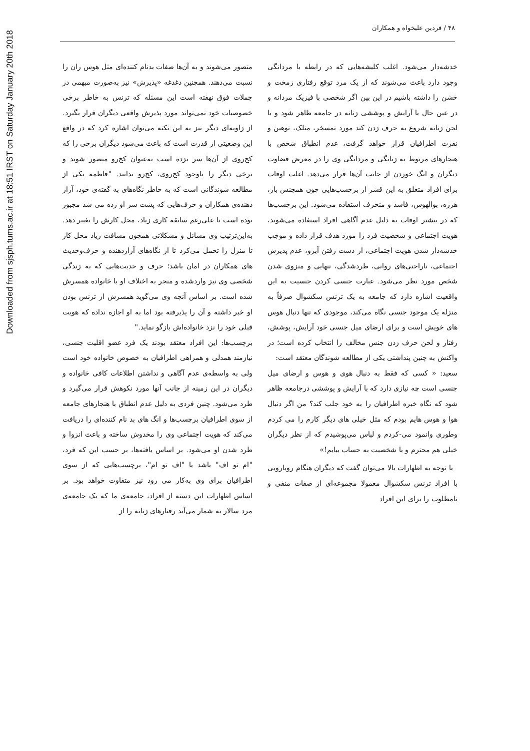Downloaded from sjsph.tums.ac.ir at 18:51 IRST on Saturday January 20th 2018
۴۸ / فردین علیخواه و همکاران
خدشه‌دار می‌شود. اغلب کلیشه‌هایی که در رابطه با مردانگی وجود دارد باعث می‌شوند که از یک مرد توقع رفتاری زمخت و خشن را داشته باشیم در این بین اگر شخصی با فیزیک مردانه و در عین حال با آرایش و پوششی زنانه در جامعه ظاهر شود و با لحن زنانه شروع به حرف زدن کند مورد تمسخر، متلک، توهین و نفرت اطرافیان قرار خواهد گرفت، عدم انطباق شخص با هنجارهای مربوط به زنانگی و مردانگی وی را در معرض قضاوت دیگران و انگ خوردن از جانب آن‌ها قرار می‌دهد. اغلب اوقات برای افراد متعلق به این قشر از برچسب‌هایی چون همجنس باز، هرزه، بوالهوس، فاسد و منحرف استفاده می‌شود. این برچسب‌ها که در بیشتر اوقات به دلیل عدم آگاهی افراد استفاده می‌شوند، هویت اجتماعی و شخصیت فرد را مورد هدف قرار داده و موجب خدشه‌دار شدن هویت اجتماعی، از دست رفتن آبرو، عدم پذیرش اجتماعی، ناراحتی‌های روانی، طردشدگی، تنهایی و منزوی شدن شخص مورد نظر می‌شود. عبارت جنسی کردن جنسیت به این واقعیت اشاره دارد که جامعه به یک ترنس سکشوال صرفاً به منزله یک موجود جنسی نگاه می‌کند، موجودی که تنها دنبال هوس های خویش است و برای ارضای میل جنسی خود آرایش، پوشش، رفتار و لحن حرف زدن جنس مخالف را انتخاب کرده است؛ در واکنش به چنین پنداشتی یکی از مطالعه شوندگان معتقد است:
سعید: « کسی که فقط به دنبال هوی و هوس و ارضای میل جنسی است چه نیازی دارد که با آرایش و پوششی درجامعه ظاهر شود که نگاه خبره اطرافیان را به خود جلب کند؟ من اگر دنبال هوا و هوس هایم بودم که مثل خیلی های دیگر کارم را می کردم وطوری وانمود می-کردم و لباس می‌پوشیدم که از نظر دیگران خیلی هم محترم و با شخصیت به حساب بیایم!»
با توجه به اظهارات بالا می‌توان گفت که دیگران هنگام رویارویی با افراد ترنس سکشوال معمولا مجموعه‌ای از صفات منفی و نامطلوب را برای این افراد
متصور می‌شوند و به آن‌ها صفات بدنام کننده‌ای مثل هوس ران را نسبت می‌دهند. همچنین دغدغه «پذیرش» نیز به‌صورت مبهمی در جملات فوق نهفته است این مسئله که ترنس به خاطر برخی خصوصیات خود نمی‌تواند مورد پذیرش واقعی دیگران قرار بگیرد. از زاویه‌ای دیگر نیز به این نکته می‌توان اشاره کرد که در واقع این وضعیتی از قدرت است که باعث می‌شود دیگران برخی را که کج‌روی از آن‌ها سر نزده است به‌عنوان کج‌رو متصور شوند و برخی دیگر را باوجود کج‌روی، کج‌رو ندانند. "فاطمه یکی از مطالعه شوندگانی است که به خاطر نگاه‌های به گفته‌ی خود، آزار دهنده‌ی همکاران و حرف‌هایی که پشت سر او زده می شد مجبور بوده است تا علی‌رغم سابقه کاری زیاد، محل کارش را تغییر دهد. به‌این‌ترتیب وی مسائل و مشکلاتی همچون مسافت زیاد محل کار تا منزل را تحمل می‌کرد تا از نگاه‌های آزاردهنده و حرف‌وحدیث های همکاران در امان باشد؛ حرف و حدیث‌هایی که به زندگی شخصی وی نیز واردشده و منجر به اختلاف او با خانواده همسرش شده است. بر اساس آنچه وی می‌گوید همسرش از ترنس بودن او خبر داشته و آن را پذیرفته بود اما به او اجازه نداده که هویت قبلی خود را نزد خانواده‌اش بازگو نماید."
برچسب‌ها: این افراد معتقد بودند یک فرد عضو اقلیت جنسی، نیازمند همدلی و همراهی اطرافیان به خصوص خانواده خود است ولی به واسطه‌ی عدم آگاهی و نداشتن اطلاعات کافی خانواده و دیگران در این زمینه از جانب آنها مورد نکوهش قرار می‌گیرد و طرد می‌شود. چنین فردی به دلیل عدم انطباق با هنجارهای جامعه از سوی اطرافیان برچسب‌ها و انگ های بد نام کننده‌ای را دریافت می‌کند که هویت اجتماعی وی را مخدوش ساخته و باعث انزوا و طرد شدن او می‌شود. بر اساس یافته‌ها، بر حسب این که فرد، "ام تو اف" باشد یا "اف تو ام"، برچسب‌هایی که از سوی اطرافیان برای وی به‌کار می رود نیز متفاوت خواهد بود. بر اساس اظهارات این دسته از افراد، جامعه‌ی ما که یک جامعه‌ی مرد سالار به شمار می‌آید رفتارهای زنانه را از